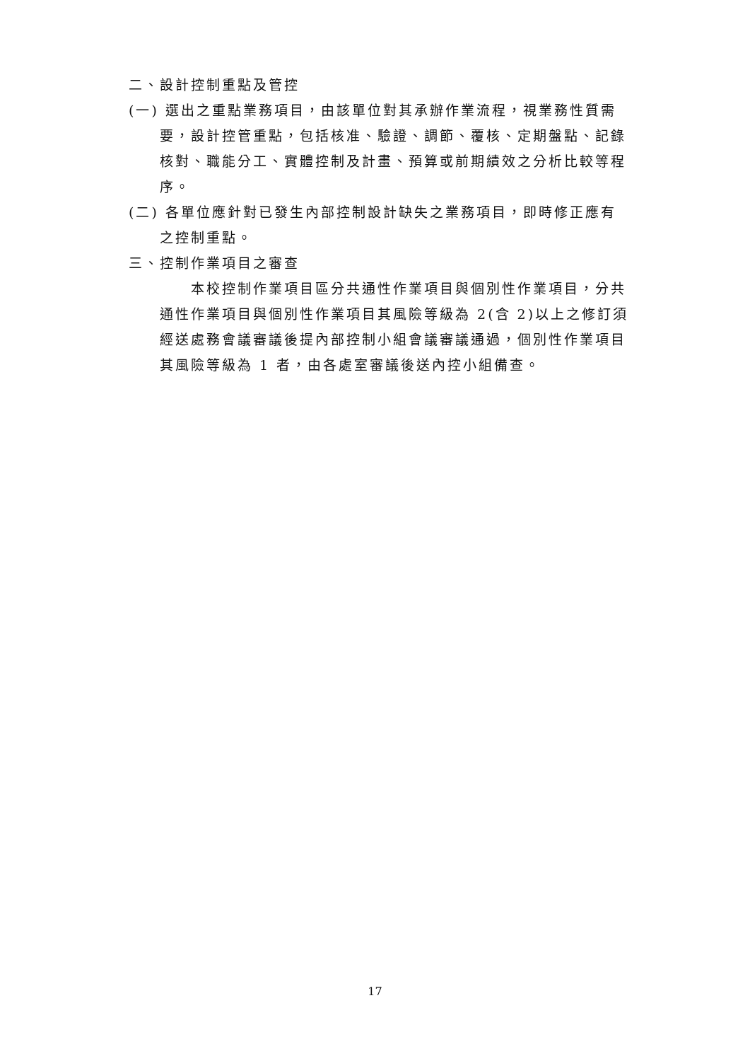二、設計控制重點及管控
(一) 選出之重點業務項目，由該單位對其承辦作業流程，視業務性質需要，設計控管重點，包括核准、驗證、調節、覆核、定期盤點、記錄核對、職能分工、實體控制及計畫、預算或前期績效之分析比較等程序。
(二) 各單位應針對已發生內部控制設計缺失之業務項目，即時修正應有之控制重點。
三、控制作業項目之審查
本校控制作業項目區分共通性作業項目與個別性作業項目，分共通性作業項目與個別性作業項目其風險等級為 2(含 2)以上之修訂須經送處務會議審議後提內部控制小組會議審議通過，個別性作業項目其風險等級為 1 者，由各處室審議後送內控小組備查。
17